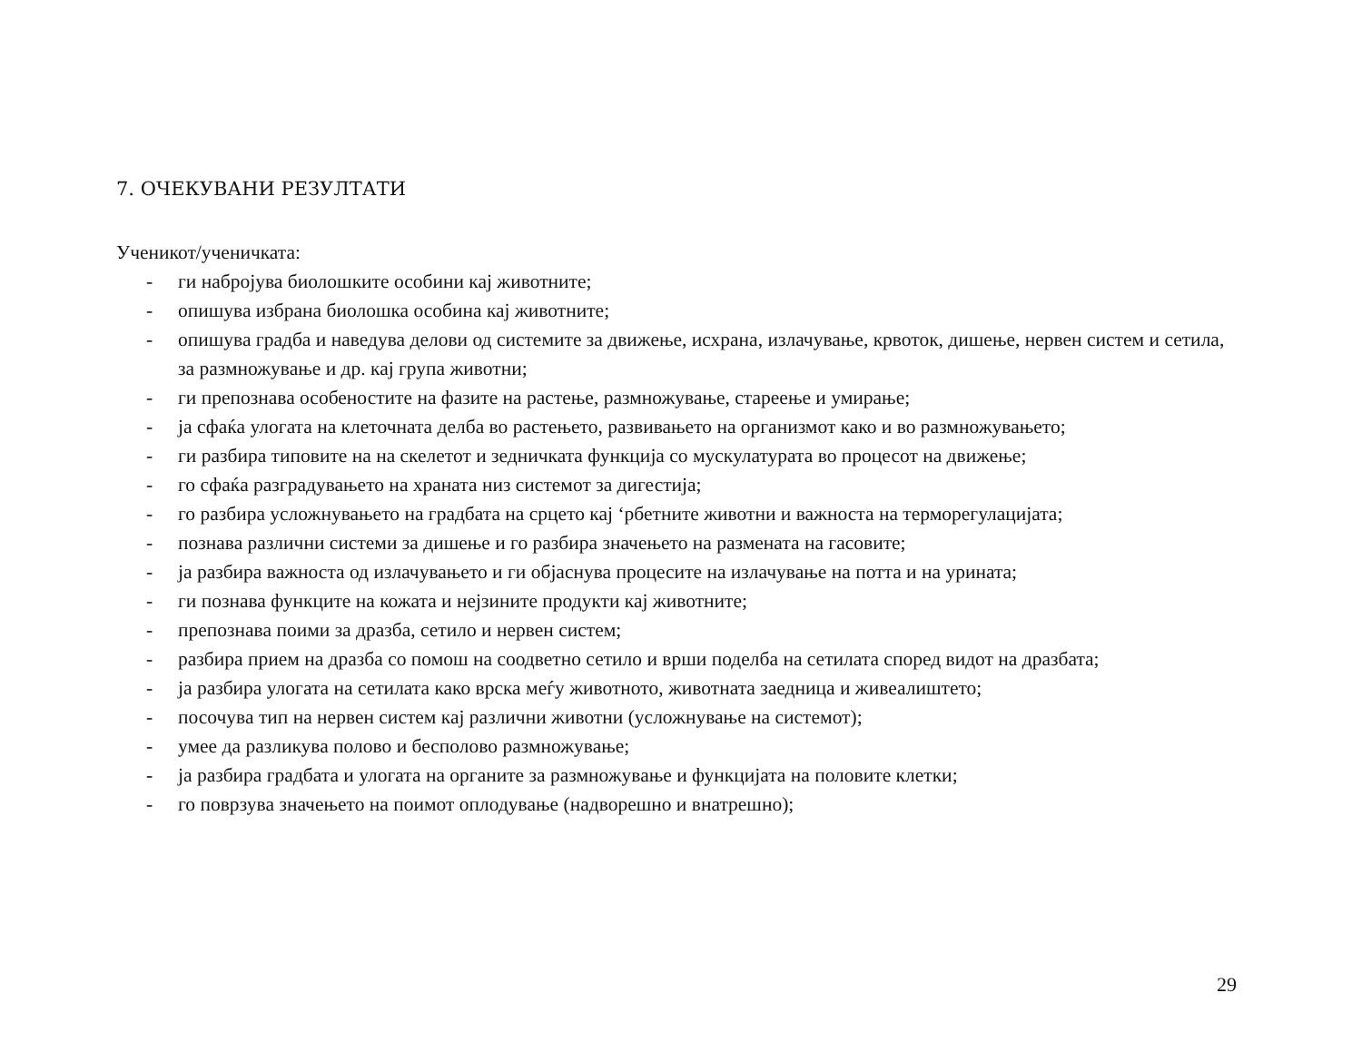7. ОЧЕКУВАНИ РЕЗУЛТАТИ
Ученикот/ученичката:
- ги набројува биолошките особини кај животните;
- опишува избрана биолошка особина кај животните;
- опишува градба и наведува делови од системите за движење, исхрана, излачување, крвоток, дишење, нервен систем и сетила, за размножување и др. кај група животни;
- ги препознава особеностите на фазите на растење, размножување, стареење и умирање;
- ја сфаќа улогата на клеточната делба во растењето, развивањето на организмот како и во размножувањето;
- ги разбира типовите на на скелетот и зедничката функција со мускулатурата во процесот на движење;
- го сфаќа разградувањето на храната низ системот за дигестија;
- го разбира усложнувањето на градбата на срцето кај ‘рбетните животни и важноста на терморегулацијата;
- познава различни системи за дишење и го разбира значењето на размената на гасовите;
- ја разбира важноста од излачувањето и ги објаснува процесите на излачување на потта и на урината;
- ги познава функците на кожата и нејзините продукти кај животните;
- препознава поими за дразба, сетило и нервен систем;
- разбира прием на дразба со помош на соодветно сетило и врши поделба на сетилата според видот на дразбата;
- ја разбира улогата на сетилата како врска меѓу животното, животната заедница и живеалиштето;
- посочува тип на нервен систем кај различни животни (усложнување на системот);
- умее да разликува полово и бесполово размножување;
- ја разбира градбата и улогата на органите за размножување и функцијата на половите клетки;
- го поврзува значењето на поимот оплодување (надворешно и внатрешно);
29